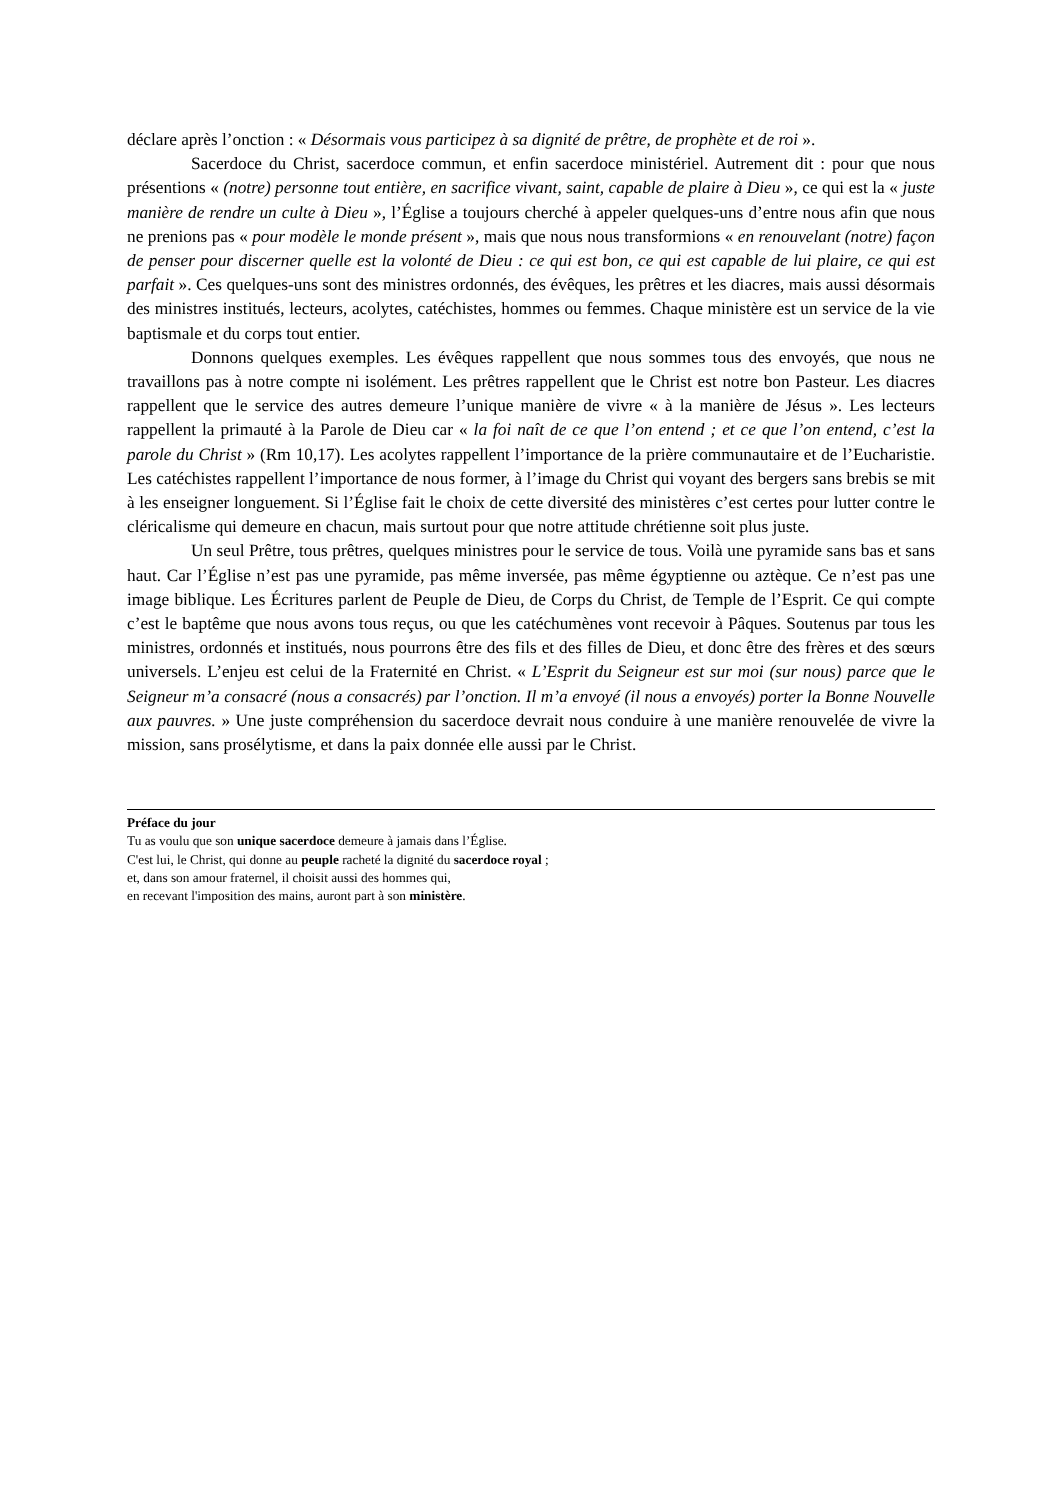déclare après l’onction : « Désormais vous participez à sa dignité de prêtre, de prophète et de roi ».
Sacerdoce du Christ, sacerdoce commun, et enfin sacerdoce ministériel. Autrement dit : pour que nous présentions « (notre) personne tout entière, en sacrifice vivant, saint, capable de plaire à Dieu », ce qui est la « juste manière de rendre un culte à Dieu », l’Église a toujours cherché à appeler quelques-uns d’entre nous afin que nous ne prenions pas « pour modèle le monde présent », mais que nous nous transformions « en renouvelant (notre) façon de penser pour discerner quelle est la volonté de Dieu : ce qui est bon, ce qui est capable de lui plaire, ce qui est parfait ». Ces quelques-uns sont des ministres ordonnés, des évêques, les prêtres et les diacres, mais aussi désormais des ministres institués, lecteurs, acolytes, catéchistes, hommes ou femmes. Chaque ministère est un service de la vie baptismale et du corps tout entier.
Donnons quelques exemples. Les évêques rappellent que nous sommes tous des envoyés, que nous ne travaillons pas à notre compte ni isolément. Les prêtres rappellent que le Christ est notre bon Pasteur. Les diacres rappellent que le service des autres demeure l’unique manière de vivre « à la manière de Jésus ». Les lecteurs rappellent la primauté à la Parole de Dieu car « la foi naît de ce que l’on entend ; et ce que l’on entend, c’est la parole du Christ » (Rm 10,17). Les acolytes rappellent l’importance de la prière communautaire et de l’Eucharistie. Les catéchistes rappellent l’importance de nous former, à l’image du Christ qui voyant des bergers sans brebis se mit à les enseigner longuement. Si l’Église fait le choix de cette diversité des ministères c’est certes pour lutter contre le cléricalisme qui demeure en chacun, mais surtout pour que notre attitude chrétienne soit plus juste.
Un seul Prêtre, tous prêtres, quelques ministres pour le service de tous. Voilà une pyramide sans bas et sans haut. Car l’Église n’est pas une pyramide, pas même inversée, pas même égyptienne ou aztèque. Ce n’est pas une image biblique. Les Écritures parlent de Peuple de Dieu, de Corps du Christ, de Temple de l’Esprit. Ce qui compte c’est le baptême que nous avons tous reçus, ou que les catéchumènes vont recevoir à Pâques. Soutenus par tous les ministres, ordonnés et institués, nous pourrons être des fils et des filles de Dieu, et donc être des frères et des sœurs universels. L’enjeu est celui de la Fraternité en Christ. « L’Esprit du Seigneur est sur moi (sur nous) parce que le Seigneur m’a consacré (nous a consacrés) par l’onction. Il m’a envoyé (il nous a envoyés) porter la Bonne Nouvelle aux pauvres. » Une juste compréhension du sacerdoce devrait nous conduire à une manière renouvelée de vivre la mission, sans prosélytisme, et dans la paix donnée elle aussi par le Christ.
Préface du jour
Tu as voulu que son unique sacerdoce demeure à jamais dans l’Église.
C'est lui, le Christ, qui donne au peuple racheté la dignité du sacerdoce royal ;
et, dans son amour fraternel, il choisit aussi des hommes qui,
en recevant l'imposition des mains, auront part à son ministère.